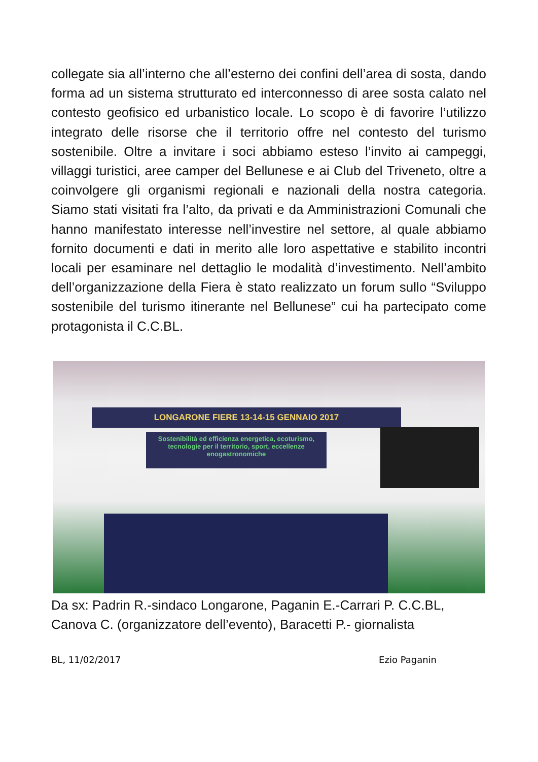collegate sia all’interno che all’esterno dei confini dell’area di sosta, dando forma ad un sistema strutturato ed interconnesso di aree sosta calato nel contesto geofisico ed urbanistico locale. Lo scopo è di favorire l’utilizzo integrato delle risorse che il territorio offre nel contesto del turismo sostenibile. Oltre a invitare i soci abbiamo esteso l’invito ai campeggi, villaggi turistici, aree camper del Bellunese e ai Club del Triveneto, oltre a coinvolgere gli organismi regionali e nazionali della nostra categoria. Siamo stati visitati fra l’alto, da privati e da Amministrazioni Comunali che hanno manifestato interesse nell’investire nel settore, al quale abbiamo fornito documenti e dati in merito alle loro aspettative e stabilito incontri locali per esaminare nel dettaglio le modalità d’investimento. Nell’ambito dell’organizzazione della Fiera è stato realizzato un forum sullo “Sviluppo sostenibile del turismo itinerante nel Bellunese” cui ha partecipato come protagonista il C.C.BL.
LONGARONE FIERE 13-14-15 GENNAIO 2017
Sostenibilità ed efficienza energetica, ecoturismo, tecnologie per il territorio, sport, eccellenze enogastronomiche
Da sx: Padrin R.-sindaco Longarone, Paganin E.-Carrari P. C.C.BL, Canova C. (organizzatore dell’evento), Baracetti P.- giornalista
BL, 11/02/2017 Ezio Paganin